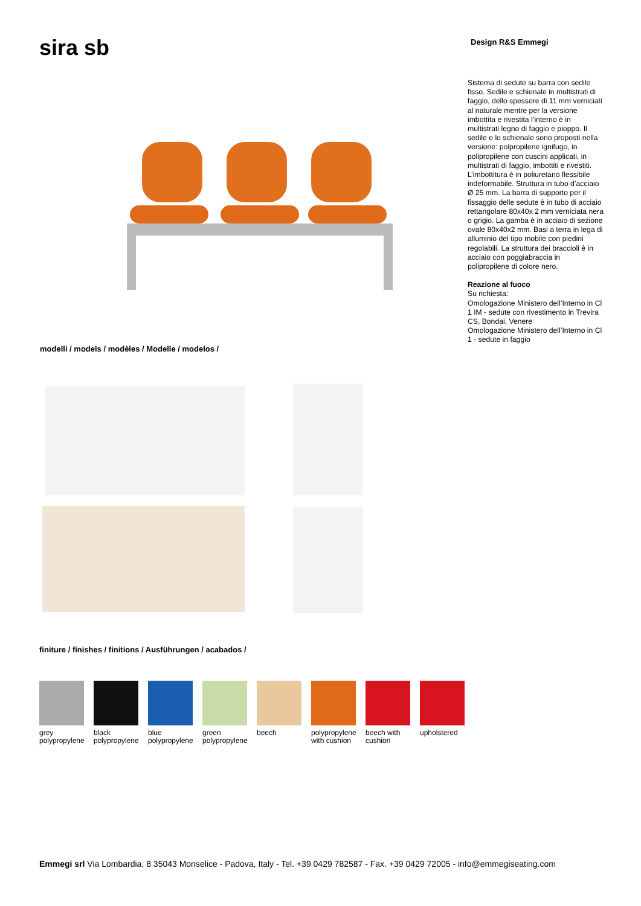sira sb Design R&S Emmegi
Sistema di sedute su barra con sedile fisso. Sedile e schienale in multistrati di faggio, dello spessore di 11 mm verniciati al naturale mentre per la versione imbottita e rivestita l’interno è in multistrati legno di faggio e pioppo. Il sedile e lo schienale sono proposti nella versione: polpropilene ignifugo, in polipropilene con cuscini applicati, in multistrati di faggio, imbottiti e rivestiti. L’imbottitura è in poliuretano flessibile indeformabile. Struttura in tubo d’acciaio Ø 25 mm. La barra di supporto per il fissaggio delle sedute è in tubo di acciaio rettangolare 80x40x 2 mm verniciata nera o grigio. La gamba è in acciaio di sezione ovale 80x40x2 mm. Basi a terra in lega di alluminio del tipo mobile con piedini regolabili. La struttura dei braccioli è in acciaio con poggiabraccia in polipropilene di colore nero.
Reazione al fuoco
Su richiesta:
Omologazione Ministero dell’Interno in Cl 1 IM - sedute con rivestimento in Trevira CS, Bondai, Venere
Omologazione Ministero dell’Interno in Cl 1 - sedute in faggio
modelli / models / modèles / Modelle / modelos /
finiture / finishes / finitions / Ausführungen / acabados /
grey
polypropylene
black
polypropylene
blue
polypropylene
green
polypropylene
beech polypropylene
with cushion
beech with
cushion
upholstered
Emmegi srl Via Lombardia, 8 35043 Monselice - Padova, Italy - Tel. +39 0429 782587 - Fax. +39 0429 72005 - info@emmegiseating.com